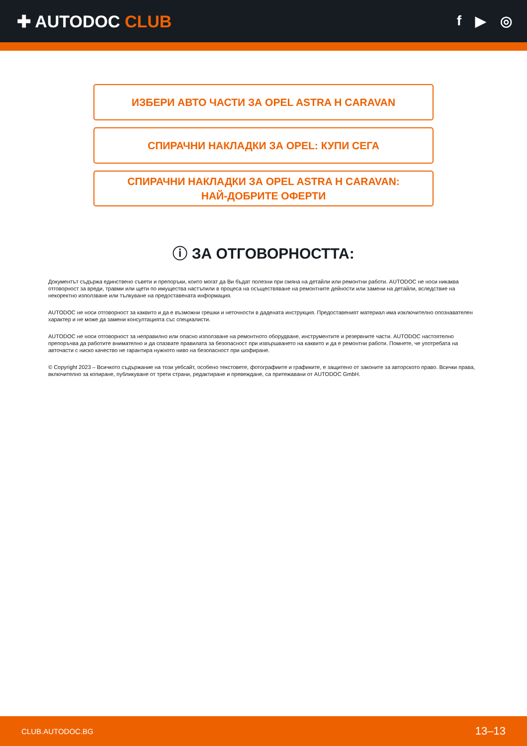✚ AUTODOC CLUB
f ▶ ◎
ИЗБЕРИ АВТО ЧАСТИ ЗА OPEL ASTRA H CARAVAN
СПИРАЧНИ НАКЛАДКИ ЗА OPEL: КУПИ СЕГА
СПИРАЧНИ НАКЛАДКИ ЗА OPEL ASTRA H CARAVAN:
НАЙ-ДОБРИТЕ ОФЕРТИ
ⓘ ЗА ОТГОВОРНОСТТА:
Документът съдържа единствено съвети и препоръки, които могат да Ви бъдат полезни при смяна на детайли или ремонтни работи. AUTODOC не носи никаква отговорност за вреди, травми или щети по имущества настъпили в процеса на осъществяване на ремонтните дейности или замени на детайли, вследствие на некоректно използване или тълкуване на предоставената информация.
AUTODOC не носи отговорност за каквито и да е възможни грешки и неточности в дадената инструкция. Предоставеният материал има изключително опознавателен характер и не може да замени консултацията със специалисти.
AUTODOC не носи отговорност за неправилно или опасно използване на ремонтното оборудване, инструментите и резервните части. AUTODOC настоятелно препоръчва да работите внимателно и да спазвате правилата за безопасност при извършването на каквито и да е ремонтни работи. Помнете, че употребата на авточасти с ниско качество не гарантира нужното ниво на безопасност при шофиране.
© Copyright 2023 – Всичкото съдържание на този уебсайт, особено текстовете, фотографиите и графиките, е защитено от законите за авторското право. Всички права, включително за копиране, публикуване от трети страни, редактиране и превеждане, са притежавани от AUTODOC GmbH.
CLUB.AUTODOC.BG 13–13